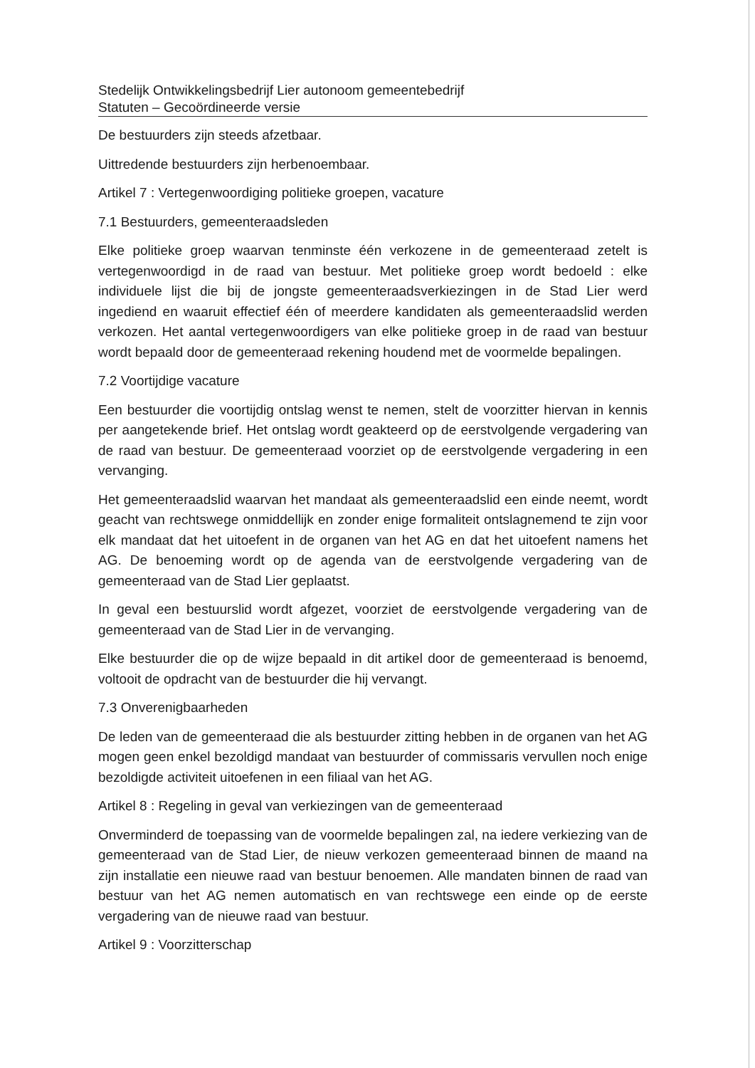Stedelijk Ontwikkelingsbedrijf Lier autonoom gemeentebedrijf
Statuten – Gecoördineerde versie
De bestuurders zijn steeds afzetbaar.
Uittredende bestuurders zijn herbenoembaar.
Artikel 7 : Vertegenwoordiging politieke groepen, vacature
7.1 Bestuurders, gemeenteraadsleden
Elke politieke groep waarvan tenminste één verkozene in de gemeenteraad zetelt is vertegenwoordigd in de raad van bestuur. Met politieke groep wordt bedoeld : elke individuele lijst die bij de jongste gemeenteraadsverkiezingen in de Stad Lier werd ingediend en waaruit effectief één of meerdere kandidaten als gemeenteraadslid werden verkozen. Het aantal vertegenwoordigers van elke politieke groep in de raad van bestuur wordt bepaald door de gemeenteraad rekening houdend met de voormelde bepalingen.
7.2 Voortijdige vacature
Een bestuurder die voortijdig ontslag wenst te nemen, stelt de voorzitter hiervan in kennis per aangetekende brief. Het ontslag wordt geakteerd op de eerstvolgende vergadering van de raad van bestuur. De gemeenteraad voorziet op de eerstvolgende vergadering in een vervanging.
Het gemeenteraadslid waarvan het mandaat als gemeenteraadslid een einde neemt, wordt geacht van rechtswege onmiddellijk en zonder enige formaliteit ontslagnemend te zijn voor elk mandaat dat het uitoefent in de organen van het AG en dat het uitoefent namens het AG. De benoeming wordt op de agenda van de eerstvolgende vergadering van de gemeenteraad van de Stad Lier geplaatst.
In geval een bestuurslid wordt afgezet, voorziet de eerstvolgende vergadering van de gemeenteraad van de Stad Lier in de vervanging.
Elke bestuurder die op de wijze bepaald in dit artikel door de gemeenteraad is benoemd, voltooit de opdracht van de bestuurder die hij vervangt.
7.3 Onverenigbaarheden
De leden van de gemeenteraad die als bestuurder zitting hebben in de organen van het AG mogen geen enkel bezoldigd mandaat van bestuurder of commissaris vervullen noch enige bezoldigde activiteit uitoefenen in een filiaal van het AG.
Artikel 8 : Regeling in geval van verkiezingen van de gemeenteraad
Onverminderd de toepassing van de voormelde bepalingen zal, na iedere verkiezing van de gemeenteraad van de Stad Lier, de nieuw verkozen gemeenteraad binnen de maand na zijn installatie een nieuwe raad van bestuur benoemen. Alle mandaten binnen de raad van bestuur van het AG nemen automatisch en van rechtswege een einde op de eerste vergadering van de nieuwe raad van bestuur.
Artikel 9 : Voorzitterschap